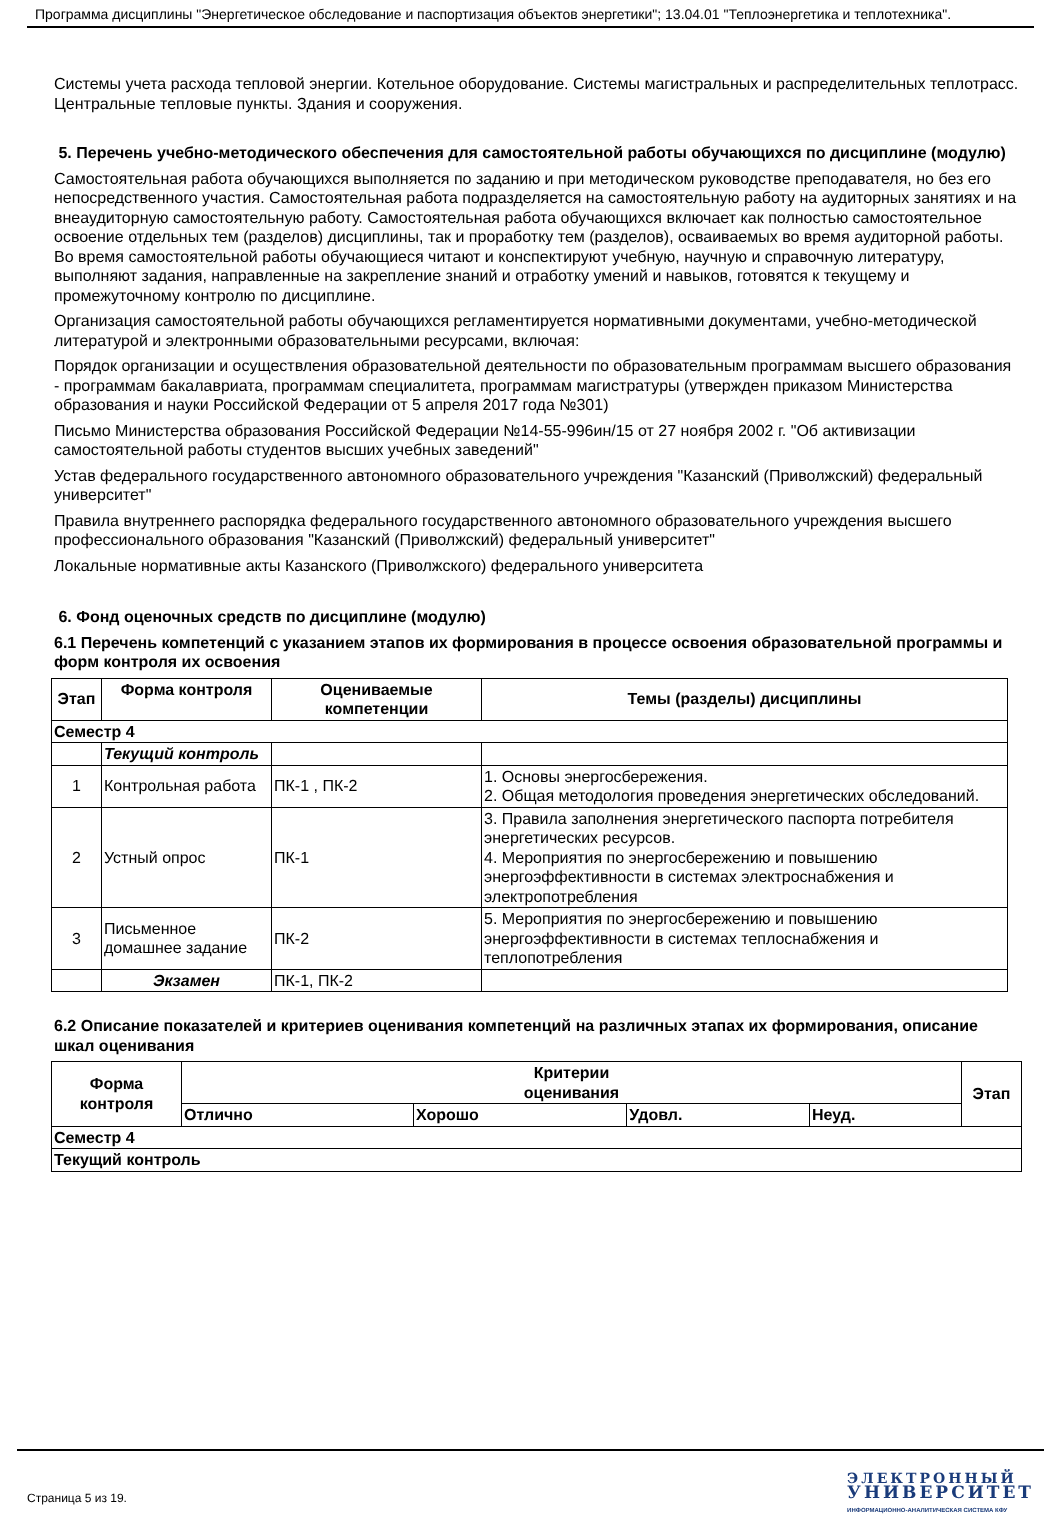Программа дисциплины "Энергетическое обследование и паспортизация объектов энергетики"; 13.04.01 "Теплоэнергетика и теплотехника".
Системы учета расхода тепловой энергии. Котельное оборудование. Системы магистральных и распределительных теплотрасс. Центральные тепловые пункты. Здания и сооружения.
5. Перечень учебно-методического обеспечения для самостоятельной работы обучающихся по дисциплине (модулю)
Самостоятельная работа обучающихся выполняется по заданию и при методическом руководстве преподавателя, но без его непосредственного участия. Самостоятельная работа подразделяется на самостоятельную работу на аудиторных занятиях и на внеаудиторную самостоятельную работу. Самостоятельная работа обучающихся включает как полностью самостоятельное освоение отдельных тем (разделов) дисциплины, так и проработку тем (разделов), осваиваемых во время аудиторной работы. Во время самостоятельной работы обучающиеся читают и конспектируют учебную, научную и справочную литературу, выполняют задания, направленные на закрепление знаний и отработку умений и навыков, готовятся к текущему и промежуточному контролю по дисциплине.
Организация самостоятельной работы обучающихся регламентируется нормативными документами, учебно-методической литературой и электронными образовательными ресурсами, включая:
Порядок организации и осуществления образовательной деятельности по образовательным программам высшего образования - программам бакалавриата, программам специалитета, программам магистратуры (утвержден приказом Министерства образования и науки Российской Федерации от 5 апреля 2017 года №301)
Письмо Министерства образования Российской Федерации №14-55-996ин/15 от 27 ноября 2002 г. "Об активизации самостоятельной работы студентов высших учебных заведений"
Устав федерального государственного автономного образовательного учреждения "Казанский (Приволжский) федеральный университет"
Правила внутреннего распорядка федерального государственного автономного образовательного учреждения высшего профессионального образования "Казанский (Приволжский) федеральный университет"
Локальные нормативные акты Казанского (Приволжского) федерального университета
6. Фонд оценочных средств по дисциплине (модулю)
6.1 Перечень компетенций с указанием этапов их формирования в процессе освоения образовательной программы и форм контроля их освоения
| Этап | Форма контроля | Оцениваемые компетенции | Темы (разделы) дисциплины |
| --- | --- | --- | --- |
| Семестр 4 | | | |
| | Текущий контроль | | |
| 1 | Контрольная работа | ПК-1 , ПК-2 | 1. Основы энергосбережения. 2. Общая методология проведения энергетических обследований. |
| 2 | Устный опрос | ПК-1 | 3. Правила заполнения энергетического паспорта потребителя энергетических ресурсов. 4. Мероприятия по энергосбережению и повышению энергоэффективности в системах электроснабжения и электропотребления |
| 3 | Письменное домашнее задание | ПК-2 | 5. Мероприятия по энергосбережению и повышению энергоэффективности в системах теплоснабжения и теплопотребления |
| | Экзамен | ПК-1, ПК-2 | |
6.2 Описание показателей и критериев оценивания компетенций на различных этапах их формирования, описание шкал оценивания
| Форма контроля | Критерии оценивания | | | | Этап |
| --- | --- | --- | --- | --- | --- |
| | Отлично | Хорошо | Удовл. | Неуд. | |
| Семестр 4 | | | | | |
| Текущий контроль | | | | | |
Страница 5 из 19.
ЭЛЕКТРОННЫЙ
УНИВЕРСИТЕТ
ИНФОРМАЦИОННО-АНАЛИТИЧЕСКАЯ СИСТЕМА КФУ